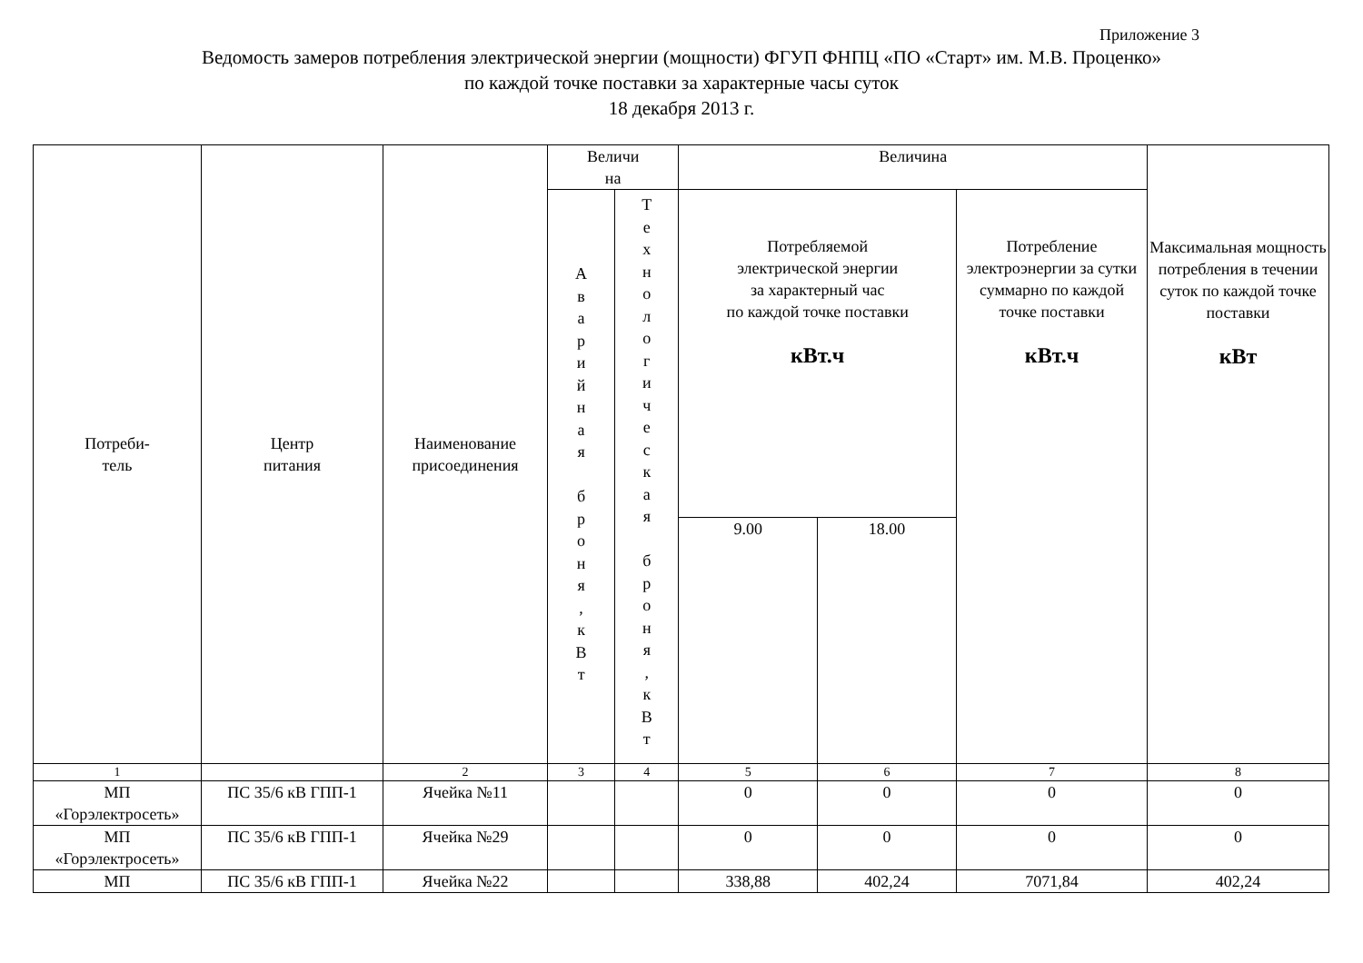Приложение 3
Ведомость замеров потребления электрической энергии (мощности) ФГУП ФНПЦ «ПО «Старт» им. М.В. Проценко»
по каждой точке поставки за характерные часы суток
18 декабря 2013 г.
| Потреби- тель | Центр питания | Наименование присоединения | Величи на | | Величина | | | Максимальная мощность потребления в течении суток по каждой точке поставки кВт |
| --- | --- | --- | --- | --- | --- | --- | --- | --- |
| | | | А в а р и й н а я б р о н я , к В т | Т е х н о л о г и ч е с к а я б р о н я , к В т | Потребляемой электрической энергии за характерный час по каждой точке поставки кВт.ч | | Потребление электроэнергии за сутки суммарно по каждой точке поставки кВт.ч | |
| | | | | | 9.00 | 18.00 | | |
| 1 | | 2 | 3 | 4 | 5 | 6 | 7 | 8 |
| МП «Горэлектросеть» | ПС 35/6 кВ ГПП-1 | Ячейка №11 | | | 0 | 0 | 0 | 0 |
| МП «Горэлектросеть» | ПС 35/6 кВ ГПП-1 | Ячейка №29 | | | 0 | 0 | 0 | 0 |
| МП | ПС 35/6 кВ ГПП-1 | Ячейка №22 | | | 338,88 | 402,24 | 7071,84 | 402,24 |